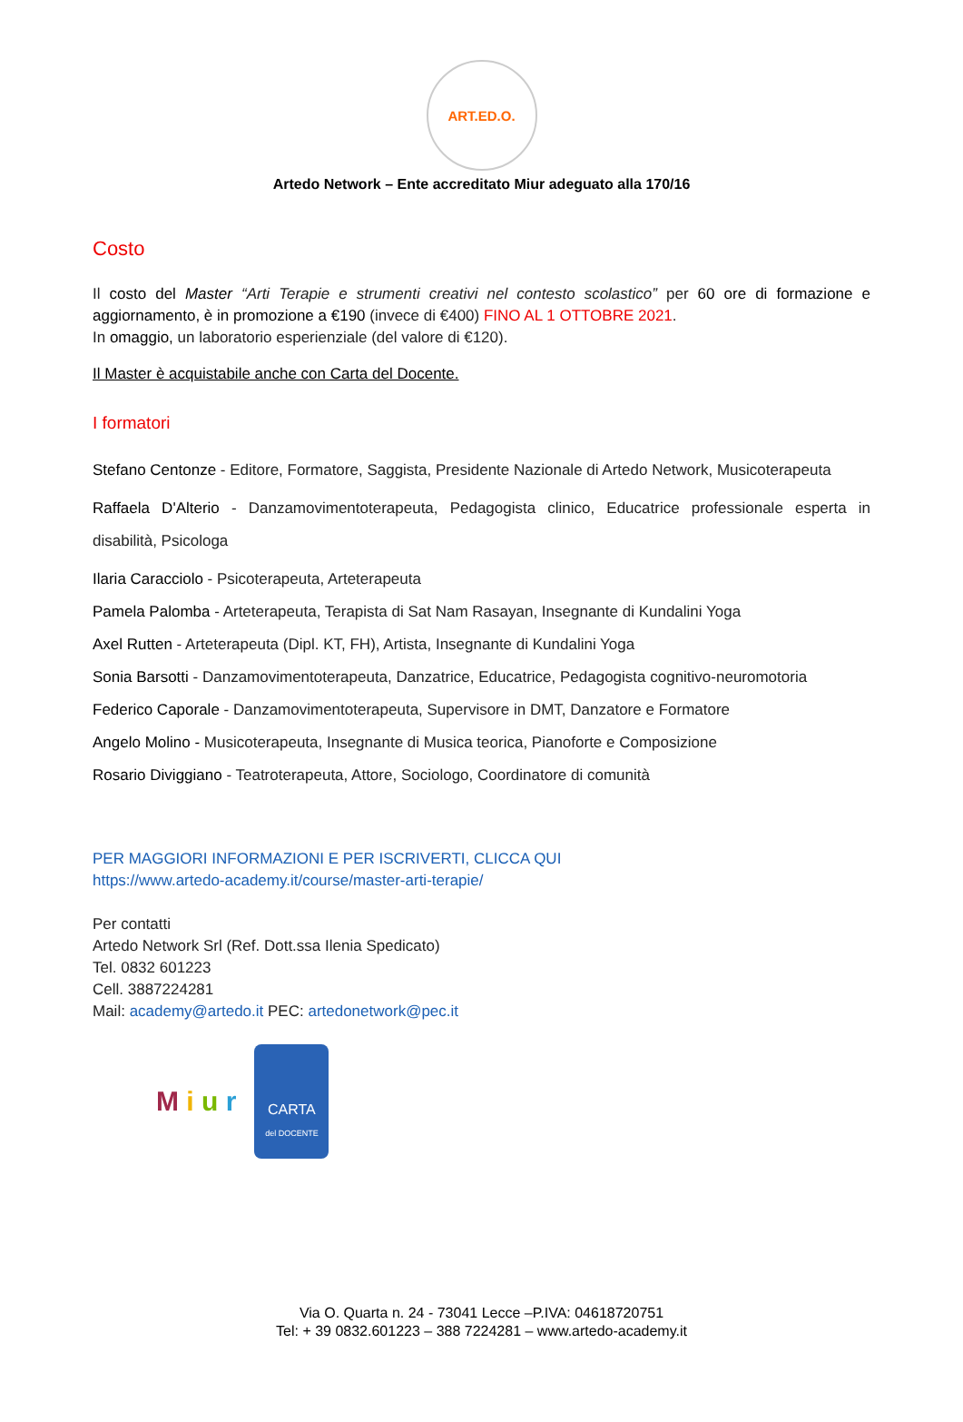ART.ED.O.
Artedo Network – Ente accreditato Miur adeguato alla 170/16
Costo
Il costo del Master “Arti Terapie e strumenti creativi nel contesto scolastico” per 60 ore di formazione e aggiornamento, è in promozione a €190 (invece di €400) FINO AL 1 OTTOBRE 2021.
In omaggio, un laboratorio esperienziale (del valore di €120).
Il Master è acquistabile anche con Carta del Docente.
I formatori
Stefano Centonze - Editore, Formatore, Saggista, Presidente Nazionale di Artedo Network, Musicoterapeuta
Raffaela D'Alterio - Danzamovimentoterapeuta, Pedagogista clinico, Educatrice professionale esperta in disabilità, Psicologa
Ilaria Caracciolo - Psicoterapeuta, Arteterapeuta
Pamela Palomba - Arteterapeuta, Terapista di Sat Nam Rasayan, Insegnante di Kundalini Yoga
Axel Rutten - Arteterapeuta (Dipl. KT, FH), Artista, Insegnante di Kundalini Yoga
Sonia Barsotti - Danzamovimentoterapeuta, Danzatrice, Educatrice, Pedagogista cognitivo-neuromotoria
Federico Caporale - Danzamovimentoterapeuta, Supervisore in DMT, Danzatore e Formatore
Angelo Molino - Musicoterapeuta, Insegnante di Musica teorica, Pianoforte e Composizione
Rosario Diviggiano - Teatroterapeuta, Attore, Sociologo, Coordinatore di comunità
PER MAGGIORI INFORMAZIONI E PER ISCRIVERTI, CLICCA QUI
https://www.artedo-academy.it/course/master-arti-terapie/
Per contatti
Artedo Network Srl (Ref. Dott.ssa Ilenia Spedicato)
Tel. 0832 601223
Cell. 3887224281
Mail: academy@artedo.it PEC: artedonetwork@pec.it
M i u r
CARTA
del DOCENTE
Via O. Quarta n. 24 - 73041 Lecce –P.IVA: 04618720751
Tel: + 39 0832.601223 – 388 7224281 – www.artedo-academy.it